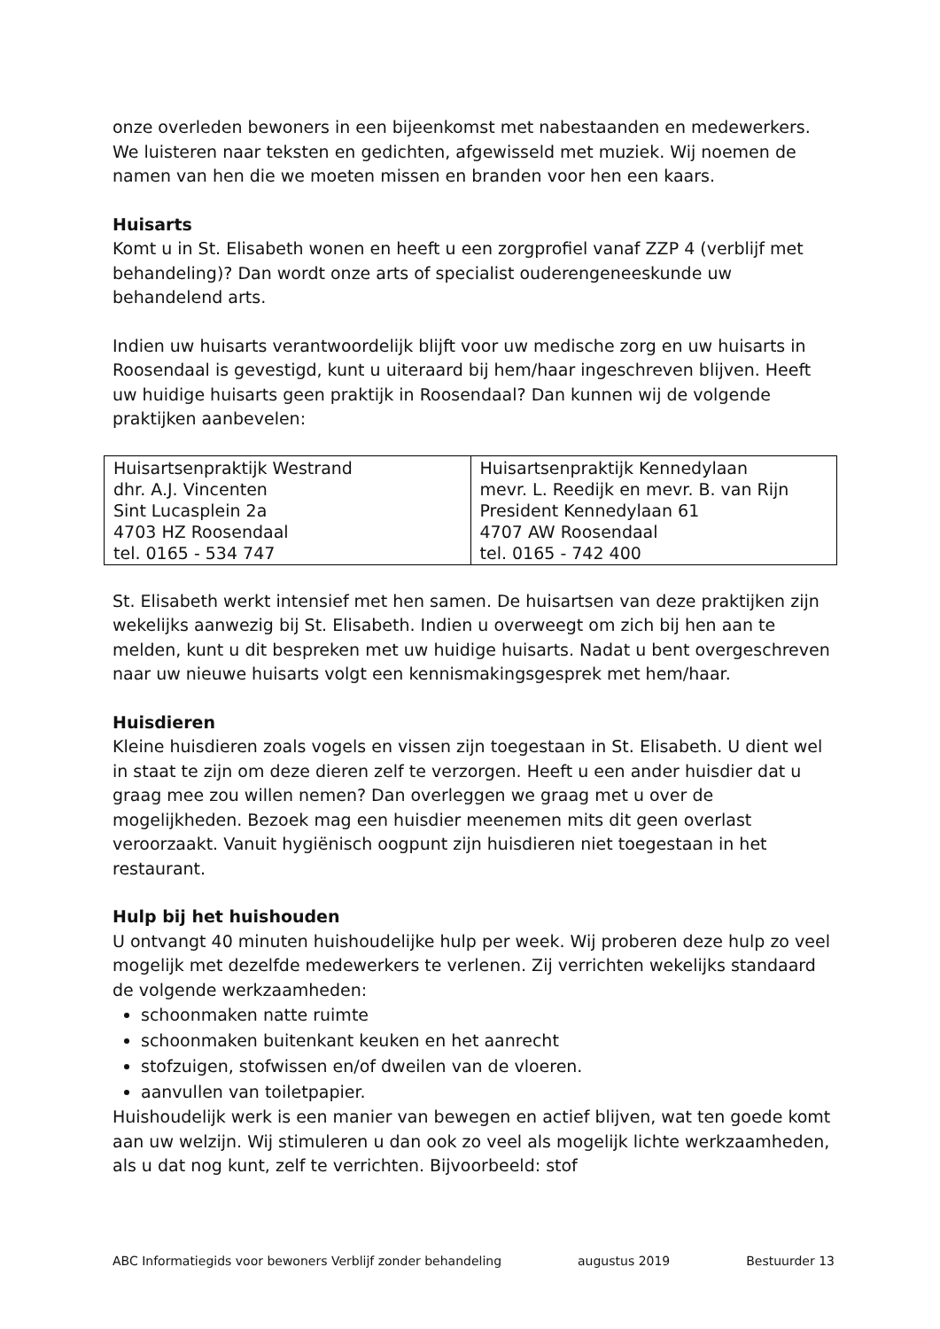onze overleden bewoners in een bijeenkomst met nabestaanden en medewerkers. We luisteren naar teksten en gedichten, afgewisseld met muziek. Wij noemen de namen van hen die we moeten missen en branden voor hen een kaars.
Huisarts
Komt u in St. Elisabeth wonen en heeft u een zorgprofiel vanaf ZZP 4 (verblijf met behandeling)? Dan wordt onze arts of specialist ouderengeneeskunde uw behandelend arts.
Indien uw huisarts verantwoordelijk blijft voor uw medische zorg en uw huisarts in Roosendaal is gevestigd, kunt u uiteraard bij hem/haar ingeschreven blijven. Heeft uw huidige huisarts geen praktijk in Roosendaal? Dan kunnen wij de volgende praktijken aanbevelen:
| Huisartsenpraktijk Westrand dhr. A.J. Vincenten Sint Lucasplein 2a 4703 HZ Roosendaal tel. 0165 - 534 747 | Huisartsenpraktijk Kennedylaan mevr. L. Reedijk en mevr. B. van Rijn President Kennedylaan 61 4707 AW Roosendaal tel. 0165 - 742 400 |
St. Elisabeth werkt intensief met hen samen. De huisartsen van deze praktijken zijn wekelijks aanwezig bij St. Elisabeth. Indien u overweegt om zich bij hen aan te melden, kunt u dit bespreken met uw huidige huisarts. Nadat u bent overgeschreven naar uw nieuwe huisarts volgt een kennismakingsgesprek met hem/haar.
Huisdieren
Kleine huisdieren zoals vogels en vissen zijn toegestaan in St. Elisabeth. U dient wel in staat te zijn om deze dieren zelf te verzorgen. Heeft u een ander huisdier dat u graag mee zou willen nemen? Dan overleggen we graag met u over de mogelijkheden. Bezoek mag een huisdier meenemen mits dit geen overlast veroorzaakt. Vanuit hygiënisch oogpunt zijn huisdieren niet toegestaan in het restaurant.
Hulp bij het huishouden
U ontvangt 40 minuten huishoudelijke hulp per week. Wij proberen deze hulp zo veel mogelijk met dezelfde medewerkers te verlenen. Zij verrichten wekelijks standaard de volgende werkzaamheden:
schoonmaken natte ruimte
schoonmaken buitenkant keuken en het aanrecht
stofzuigen, stofwissen en/of dweilen van de vloeren.
aanvullen van toiletpapier.
Huishoudelijk werk is een manier van bewegen en actief blijven, wat ten goede komt aan uw welzijn. Wij stimuleren u dan ook zo veel als mogelijk lichte werkzaamheden, als u dat nog kunt, zelf te verrichten. Bijvoorbeeld: stof
ABC Informatiegids voor bewoners Verblijf zonder behandeling augustus 2019 Bestuurder 13